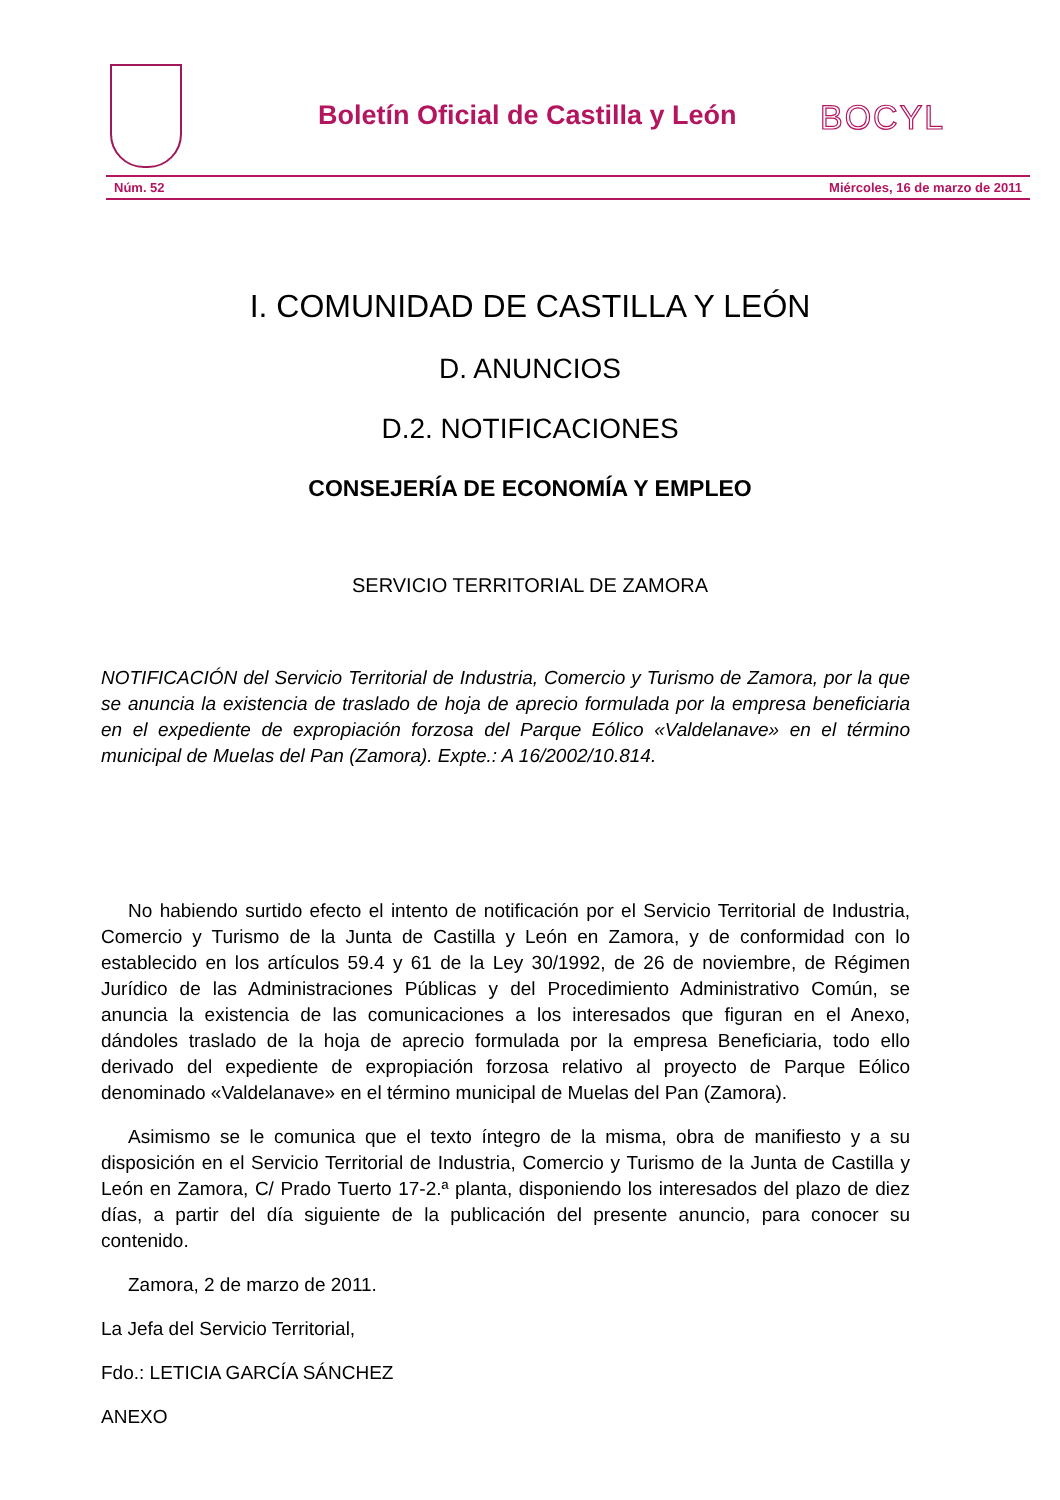Boletín Oficial de Castilla y León
BOCYL
Núm. 52 Miércoles, 16 de marzo de 2011
I. COMUNIDAD DE CASTILLA Y LEÓN
D. ANUNCIOS
D.2. NOTIFICACIONES
CONSEJERÍA DE ECONOMÍA Y EMPLEO
SERVICIO TERRITORIAL DE ZAMORA
NOTIFICACIÓN del Servicio Territorial de Industria, Comercio y Turismo de Zamora, por la que se anuncia la existencia de traslado de hoja de aprecio formulada por la empresa beneficiaria en el expediente de expropiación forzosa del Parque Eólico «Valdelanave» en el término municipal de Muelas del Pan (Zamora). Expte.: A 16/2002/10.814.
No habiendo surtido efecto el intento de notificación por el Servicio Territorial de Industria, Comercio y Turismo de la Junta de Castilla y León en Zamora, y de conformidad con lo establecido en los artículos 59.4 y 61 de la Ley 30/1992, de 26 de noviembre, de Régimen Jurídico de las Administraciones Públicas y del Procedimiento Administrativo Común, se anuncia la existencia de las comunicaciones a los interesados que figuran en el Anexo, dándoles traslado de la hoja de aprecio formulada por la empresa Beneficiaria, todo ello derivado del expediente de expropiación forzosa relativo al proyecto de Parque Eólico denominado «Valdelanave» en el término municipal de Muelas del Pan (Zamora).
Asimismo se le comunica que el texto íntegro de la misma, obra de manifiesto y a su disposición en el Servicio Territorial de Industria, Comercio y Turismo de la Junta de Castilla y León en Zamora, C/ Prado Tuerto 17-2.ª planta, disponiendo los interesados del plazo de diez días, a partir del día siguiente de la publicación del presente anuncio, para conocer su contenido.
Zamora, 2 de marzo de 2011.
La Jefa del Servicio Territorial,
Fdo.: LETICIA GARCÍA SÁNCHEZ
ANEXO